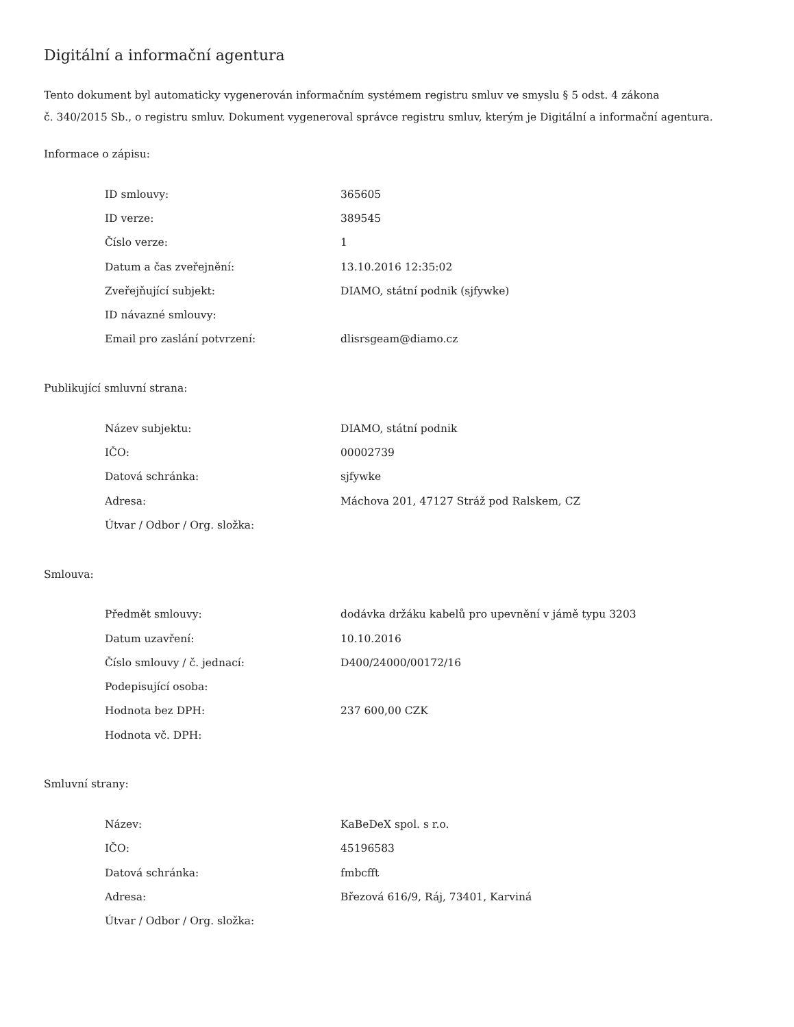Digitální a informační agentura
Tento dokument byl automaticky vygenerován informačním systémem registru smluv ve smyslu § 5 odst. 4 zákona
č. 340/2015 Sb., o registru smluv. Dokument vygeneroval správce registru smluv, kterým je Digitální a informační agentura.
Informace o zápisu:
| ID smlouvy: | 365605 |
| ID verze: | 389545 |
| Číslo verze: | 1 |
| Datum a čas zveřejnění: | 13.10.2016 12:35:02 |
| Zveřejňující subjekt: | DIAMO, státní podnik (sjfywke) |
| ID návazné smlouvy: | |
| Email pro zaslání potvrzení: | dlisrsgeam@diamo.cz |
Publikující smluvní strana:
| Název subjektu: | DIAMO, státní podnik |
| IČO: | 00002739 |
| Datová schránka: | sjfywke |
| Adresa: | Máchova 201, 47127 Stráž pod Ralskem, CZ |
| Útvar / Odbor / Org. složka: | |
Smlouva:
| Předmět smlouvy: | dodávka držáku kabelů pro upevnění v jámě typu 3203 |
| Datum uzavření: | 10.10.2016 |
| Číslo smlouvy / č. jednací: | D400/24000/00172/16 |
| Podepisující osoba: | |
| Hodnota bez DPH: | 237 600,00 CZK |
| Hodnota vč. DPH: | |
Smluvní strany:
| Název: | KaBeDeX spol. s r.o. |
| IČO: | 45196583 |
| Datová schránka: | fmbcfft |
| Adresa: | Březová 616/9, Ráj, 73401, Karviná |
| Útvar / Odbor / Org. složka: | |